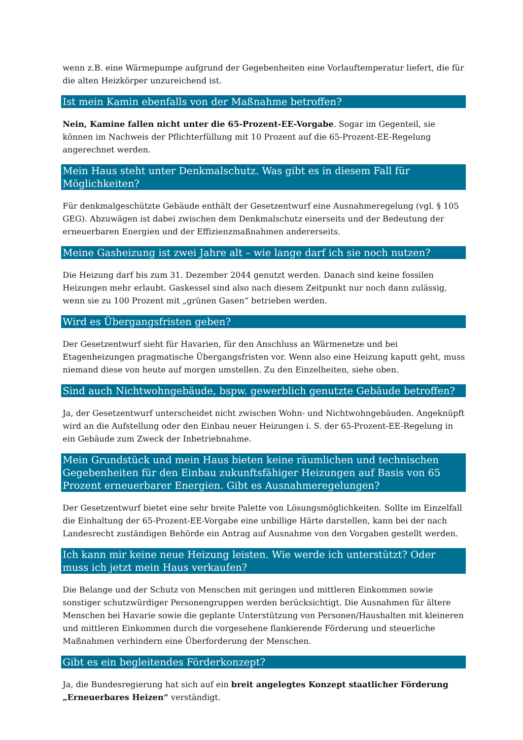wenn z.B. eine Wärmepumpe aufgrund der Gegebenheiten eine Vorlauftemperatur liefert, die für die alten Heizkörper unzureichend ist.
Ist mein Kamin ebenfalls von der Maßnahme betroffen?
Nein, Kamine fallen nicht unter die 65-Prozent-EE-Vorgabe. Sogar im Gegenteil, sie können im Nachweis der Pflichterfüllung mit 10 Prozent auf die 65-Prozent-EE-Regelung angerechnet werden.
Mein Haus steht unter Denkmalschutz. Was gibt es in diesem Fall für Möglichkeiten?
Für denkmalgeschützte Gebäude enthält der Gesetzentwurf eine Ausnahmeregelung (vgl. § 105 GEG). Abzuwägen ist dabei zwischen dem Denkmalschutz einerseits und der Bedeutung der erneuerbaren Energien und der Effizienzmaßnahmen andererseits.
Meine Gasheizung ist zwei Jahre alt – wie lange darf ich sie noch nutzen?
Die Heizung darf bis zum 31. Dezember 2044 genutzt werden. Danach sind keine fossilen Heizungen mehr erlaubt. Gaskessel sind also nach diesem Zeitpunkt nur noch dann zulässig, wenn sie zu 100 Prozent mit „grünen Gasen“ betrieben werden.
Wird es Übergangsfristen geben?
Der Gesetzentwurf sieht für Havarien, für den Anschluss an Wärmenetze und bei Etagenheizungen pragmatische Übergangsfristen vor. Wenn also eine Heizung kaputt geht, muss niemand diese von heute auf morgen umstellen. Zu den Einzelheiten, siehe oben.
Sind auch Nichtwohngebäude, bspw. gewerblich genutzte Gebäude betroffen?
Ja, der Gesetzentwurf unterscheidet nicht zwischen Wohn- und Nichtwohngebäuden. Angeknüpft wird an die Aufstellung oder den Einbau neuer Heizungen i. S. der 65-Prozent-EE-Regelung in ein Gebäude zum Zweck der Inbetriebnahme.
Mein Grundstück und mein Haus bieten keine räumlichen und technischen Gegebenheiten für den Einbau zukunftsfähiger Heizungen auf Basis von 65 Prozent erneuerbarer Energien. Gibt es Ausnahmeregelungen?
Der Gesetzentwurf bietet eine sehr breite Palette von Lösungsmöglichkeiten. Sollte im Einzelfall die Einhaltung der 65-Prozent-EE-Vorgabe eine unbillige Härte darstellen, kann bei der nach Landesrecht zuständigen Behörde ein Antrag auf Ausnahme von den Vorgaben gestellt werden.
Ich kann mir keine neue Heizung leisten. Wie werde ich unterstützt? Oder muss ich jetzt mein Haus verkaufen?
Die Belange und der Schutz von Menschen mit geringen und mittleren Einkommen sowie sonstiger schutzwürdiger Personengruppen werden berücksichtigt. Die Ausnahmen für ältere Menschen bei Havarie sowie die geplante Unterstützung von Personen/Haushalten mit kleineren und mittleren Einkommen durch die vorgesehene flankierende Förderung und steuerliche Maßnahmen verhindern eine Überforderung der Menschen.
Gibt es ein begleitendes Förderkonzept?
Ja, die Bundesregierung hat sich auf ein breit angelegtes Konzept staatlicher Förderung „Erneuerbares Heizen“ verständigt.